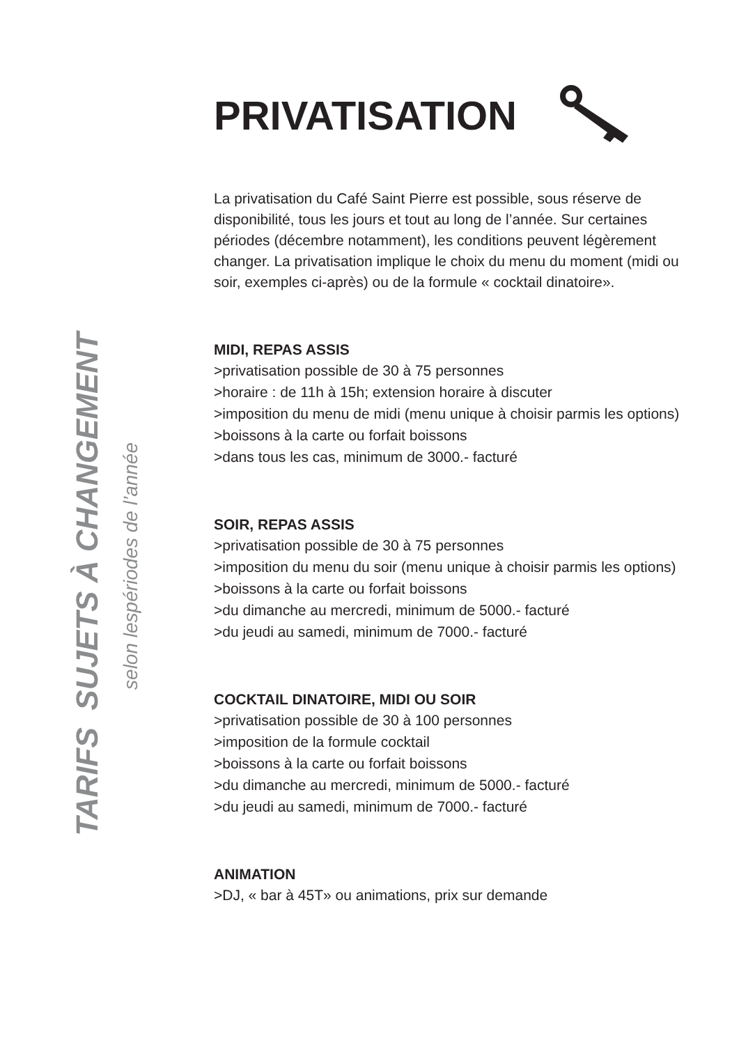TARIFS SUJETS À CHANGEMENT
selon lespériodes de l’année
PRIVATISATION
La privatisation du Café Saint Pierre est possible, sous réserve de disponibilité, tous les jours et tout au long de l’année. Sur certaines périodes (décembre notamment), les conditions peuvent légèrement changer. La privatisation implique le choix du menu du moment (midi ou soir, exemples ci-après) ou de la formule « cocktail dinatoire».
MIDI, REPAS ASSIS
>privatisation possible de 30 à 75 personnes
>horaire : de 11h à 15h; extension horaire à discuter
>imposition du menu de midi (menu unique à choisir parmis les options)
>boissons à la carte ou forfait boissons
>dans tous les cas, minimum de 3000.- facturé
SOIR, REPAS ASSIS
>privatisation possible de 30 à 75 personnes
>imposition du menu du soir (menu unique à choisir parmis les options)
>boissons à la carte ou forfait boissons
>du dimanche au mercredi, minimum de 5000.- facturé
>du jeudi au samedi, minimum de 7000.- facturé
COCKTAIL DINATOIRE, MIDI OU SOIR
>privatisation possible de 30 à 100 personnes
>imposition de la formule cocktail
>boissons à la carte ou forfait boissons
>du dimanche au mercredi, minimum de 5000.- facturé
>du jeudi au samedi, minimum de 7000.- facturé
ANIMATION
>DJ, « bar à 45T» ou animations, prix sur demande